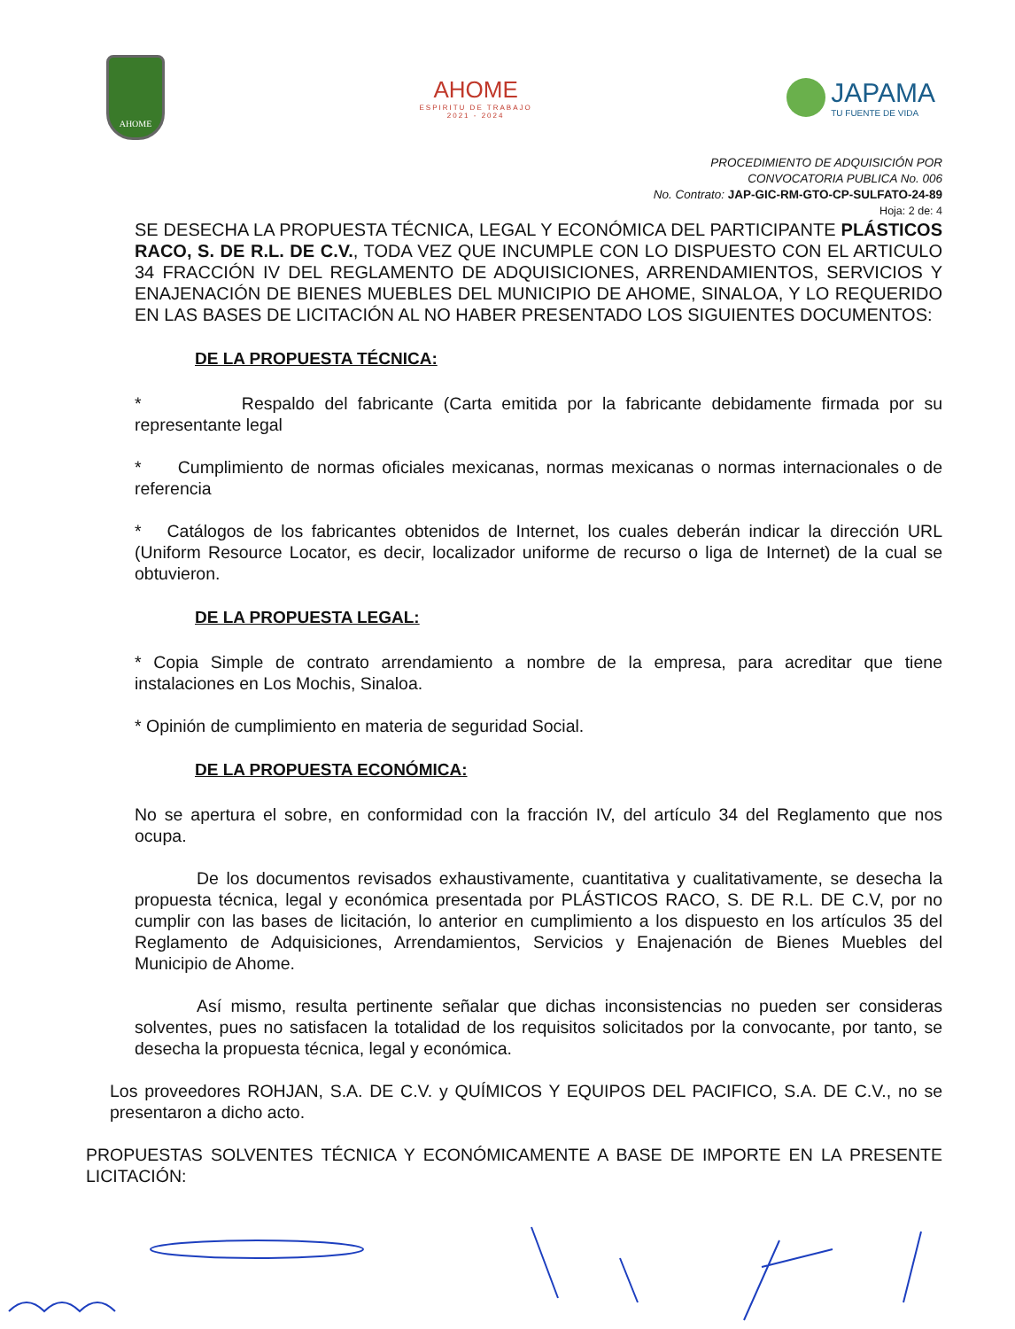AHOME
AHOME
ESPIRITU DE TRABAJO
2021 - 2024
JAPAMA
TU FUENTE DE VIDA
PROCEDIMIENTO DE ADQUISICIÓN POR
CONVOCATORIA PUBLICA No. 006
No. Contrato: JAP-GIC-RM-GTO-CP-SULFATO-24-89
Hoja: 2 de: 4
SE DESECHA LA PROPUESTA TÉCNICA, LEGAL Y ECONÓMICA DEL PARTICIPANTE PLÁSTICOS RACO, S. DE R.L. DE C.V., TODA VEZ QUE INCUMPLE CON LO DISPUESTO CON EL ARTICULO 34 FRACCIÓN IV DEL REGLAMENTO DE ADQUISICIONES, ARRENDAMIENTOS, SERVICIOS Y ENAJENACIÓN DE BIENES MUEBLES DEL MUNICIPIO DE AHOME, SINALOA, Y LO REQUERIDO EN LAS BASES DE LICITACIÓN AL NO HABER PRESENTADO LOS SIGUIENTES DOCUMENTOS:
DE LA PROPUESTA TÉCNICA:
* Respaldo del fabricante (Carta emitida por la fabricante debidamente firmada por su representante legal
* Cumplimiento de normas oficiales mexicanas, normas mexicanas o normas internacionales o de referencia
* Catálogos de los fabricantes obtenidos de Internet, los cuales deberán indicar la dirección URL (Uniform Resource Locator, es decir, localizador uniforme de recurso o liga de Internet) de la cual se obtuvieron.
DE LA PROPUESTA LEGAL:
* Copia Simple de contrato arrendamiento a nombre de la empresa, para acreditar que tiene instalaciones en Los Mochis, Sinaloa.
* Opinión de cumplimiento en materia de seguridad Social.
DE LA PROPUESTA ECONÓMICA:
No se apertura el sobre, en conformidad con la fracción IV, del artículo 34 del Reglamento que nos ocupa.
De los documentos revisados exhaustivamente, cuantitativa y cualitativamente, se desecha la propuesta técnica, legal y económica presentada por PLÁSTICOS RACO, S. DE R.L. DE C.V, por no cumplir con las bases de licitación, lo anterior en cumplimiento a los dispuesto en los artículos 35 del Reglamento de Adquisiciones, Arrendamientos, Servicios y Enajenación de Bienes Muebles del Municipio de Ahome.
Así mismo, resulta pertinente señalar que dichas inconsistencias no pueden ser consideras solventes, pues no satisfacen la totalidad de los requisitos solicitados por la convocante, por tanto, se desecha la propuesta técnica, legal y económica.
Los proveedores ROHJAN, S.A. DE C.V. y QUÍMICOS Y EQUIPOS DEL PACIFICO, S.A. DE C.V., no se presentaron a dicho acto.
PROPUESTAS SOLVENTES TÉCNICA Y ECONÓMICAMENTE A BASE DE IMPORTE EN LA PRESENTE LICITACIÓN: